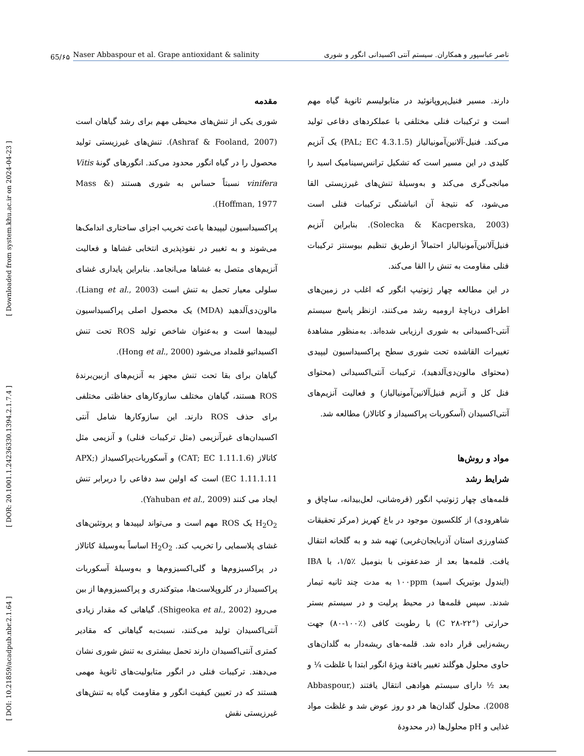[ DOI: 10.21859/acadpub.nbr.2.1.64 ] [ DOR: 20.1001.1.24236330.1394.2.1.7.4 ] [ Downloaded from system.khu.ac.ir on 2024-04-23 ]
65/۶۵
Naser Abbaspour et al. Grape antioxidant & salinity ناصر عباسپور و همکاران. سیستم آنتی اکسیدانی انگور و شوری
مقدمه
شوری یکی از تنش‌های محیطی مهم برای رشد گیاهان است (Ashraf & Fooland, 2007). تنش‌های غیرزیستی تولید محصول را در گیاه انگور محدود می‌کند. انگورهای گونهٔ Vitis vinifera نسبتاً حساس به شوری هستند (Mass & Hoffman, 1977).
پراکسیداسیون لیپیدها باعث تخریب اجزای ساختاری اندامک‌ها می‌شوند و به تغییر در نفوذپذیری انتخابی غشاها و فعالیت آنزیم‌های متصل به غشاها می‌انجامد. بنابراین پایداری غشای سلولی معیار تحمل به تنش است (Liang et al., 2003). مالون‌دی‌آلدهید (MDA) یک محصول اصلی پراکسیداسیون لیپیدها است و به‌عنوان شاخص تولید ROS تحت تنش اکسیداتیو قلمداد می‌شود (Hong et al., 2000).
گیاهان برای بقا تحت تنش مجهز به آنزیم‌های ازبین‌برندهٔ ROS هستند، گیاهان مختلف سازوکارهای حفاظتی مختلفی برای حذف ROS دارند. این سازوکارها شامل آنتی اکسیدان‌های غیرآنزیمی (مثل ترکیبات فنلی) و آنزیمی مثل کاتالاز (CAT; EC 1.11.1.6) و آسکوربات‌پراکسیداز (APX; EC 1.11.1.11) است که اولین سد دفاعی را دربرابر تنش ایجاد می کنند (Yahuban et al., 2009).
H<sub>2</sub>O<sub>2</sub> یک ROS مهم است و می‌تواند لیپیدها و پروتئین‌های غشای پلاسمایی را تخریب کند. H<sub>2</sub>O<sub>2</sub> اساساً به‌وسیلهٔ کاتالاز در پراکسیزوم‌ها و گلی‌اکسیزوم‌ها و به‌وسیلهٔ آسکوربات پراکسیداز در کلروپلاست‌ها، میتوکندری و پراکسیزوم‌ها از بین می‌رود (Shigeoka et al., 2002). گیاهانی که مقدار زیادی آنتی‌اکسیدان تولید می‌کنند، نسبت‌به گیاهانی که مقادیر کمتری آنتی‌اکسیدان دارند تحمل بیشتری به تنش شوری نشان می‌دهند. ترکیبات فنلی در انگور متابولیت‌های ثانویهٔ مهمی هستند که در تعیین کیفیت انگور و مقاومت گیاه به تنش‌های غیرزیستی نقش
دارند. مسیر فنیل‌پروپانوئید در متابولیسم ثانویهٔ گیاه مهم است و ترکیبات فنلی مختلفی با عملکردهای دفاعی تولید می‌کند. فنیل-آلانین‌آمونیالیاز (PAL; EC 4.3.1.5) یک آنزیم کلیدی در این مسیر است که تشکیل ترانس‌سینامیک اسید را میانجی‌گری می‌کند و به‌وسیلهٔ تنش‌های غیرزیستی القا می‌شود، که نتیجهٔ آن انباشتگی ترکیبات فنلی است (Solecka & Kacperska, 2003). بنابراین آنزیم فنیل‌آلانین‌آمونیالیاز احتمالاً ازطریق تنظیم بیوسنتز ترکیبات فنلی مقاومت به تنش را القا می‌کند.
در این مطالعه چهار ژنوتیپ انگور که اغلب در زمین‌های اطراف دریاچهٔ ارومیه رشد می‌کنند، ازنظر پاسخ سیستم آنتی-اکسیدانی به شوری ارزیابی شده‌اند. به‌منظور مشاهدهٔ تغییرات القاشده تحت شوری سطح پراکسیداسیون لیپیدی (محتوای مالون‌دی‌آلدهید)، ترکیبات آنتی‌اکسیدانی (محتوای فنل کل و آنزیم فنیل‌آلانین‌آمونیالیاز) و فعالیت آنزیم‌های آنتی‌اکسیدان (آسکوربات پراکسیداز و کاتالاز) مطالعه شد.
مواد و روش‌ها
شرایط رشد
قلمه‌های چهار ژنوتیپ انگور (قره‌شانی، لعل‌بیدانه، ساچاق و شاهرودی) از کلکسیون موجود در باغ کهریز (مرکز تحقیقات کشاورزی استان آذربایجان‌غربی) تهیه شد و به گلخانه انتقال یافت. قلمه‌ها بعد از ضدعفونی با بنومیل ٪۱/۵، با IBA (ایندول بوتیریک اسید) ۱۰۰ppm به مدت چند ثانیه تیمار شدند. سپس قلمه‌ها در محیط پرلیت و در سیستم بستر حرارتی (°C ۲۸-۲۲) با رطوبت کافی (٪۱۰۰-۸۰) جهت ریشه‌زایی قرار داده شد. قلمه-های ریشه‌دار به گلدان‌های حاوی محلول هوگلند تغییر یافتهٔ ویژهٔ انگور ابتدا با غلظت ¼ و بعد ½ دارای سیستم هوادهی انتقال یافتند (Abbaspour, 2008). محلول گلدان‌ها هر دو روز عوض شد و غلظت مواد غذایی و pH محلول‌ها (در محدودهٔ